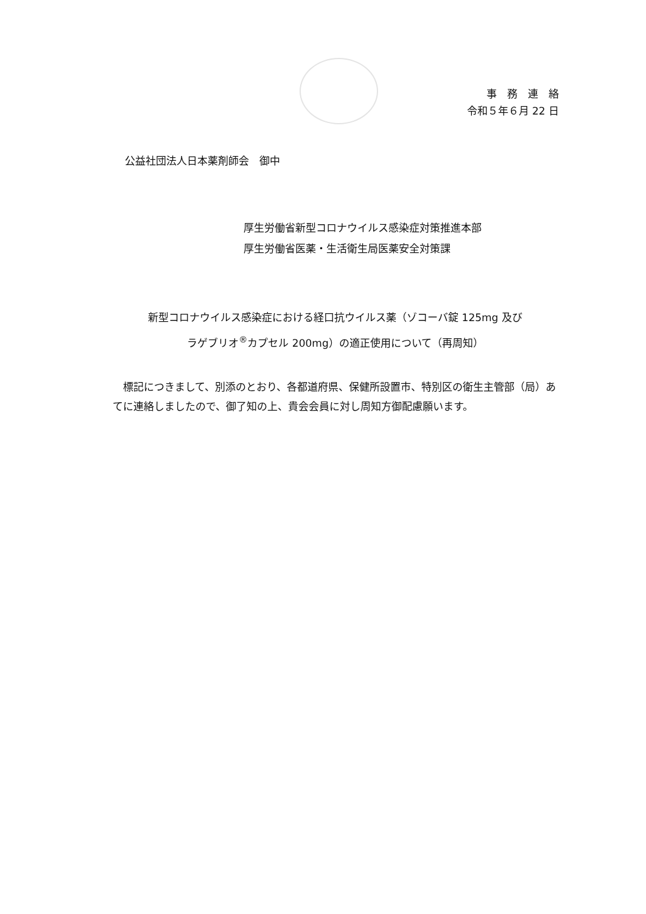事　務　連　絡
令和５年６月 22 日
公益社団法人日本薬剤師会　御中
厚生労働省新型コロナウイルス感染症対策推進本部
厚生労働省医薬・生活衛生局医薬安全対策課
新型コロナウイルス感染症における経口抗ウイルス薬（ゾコーバ錠 125mg 及び
ラゲブリオ<sup>®</sup>カプセル 200mg）の適正使用について（再周知）
標記につきまして、別添のとおり、各都道府県、保健所設置市、特別区の衛生主管部（局）あてに連絡しましたので、御了知の上、貴会会員に対し周知方御配慮願います。